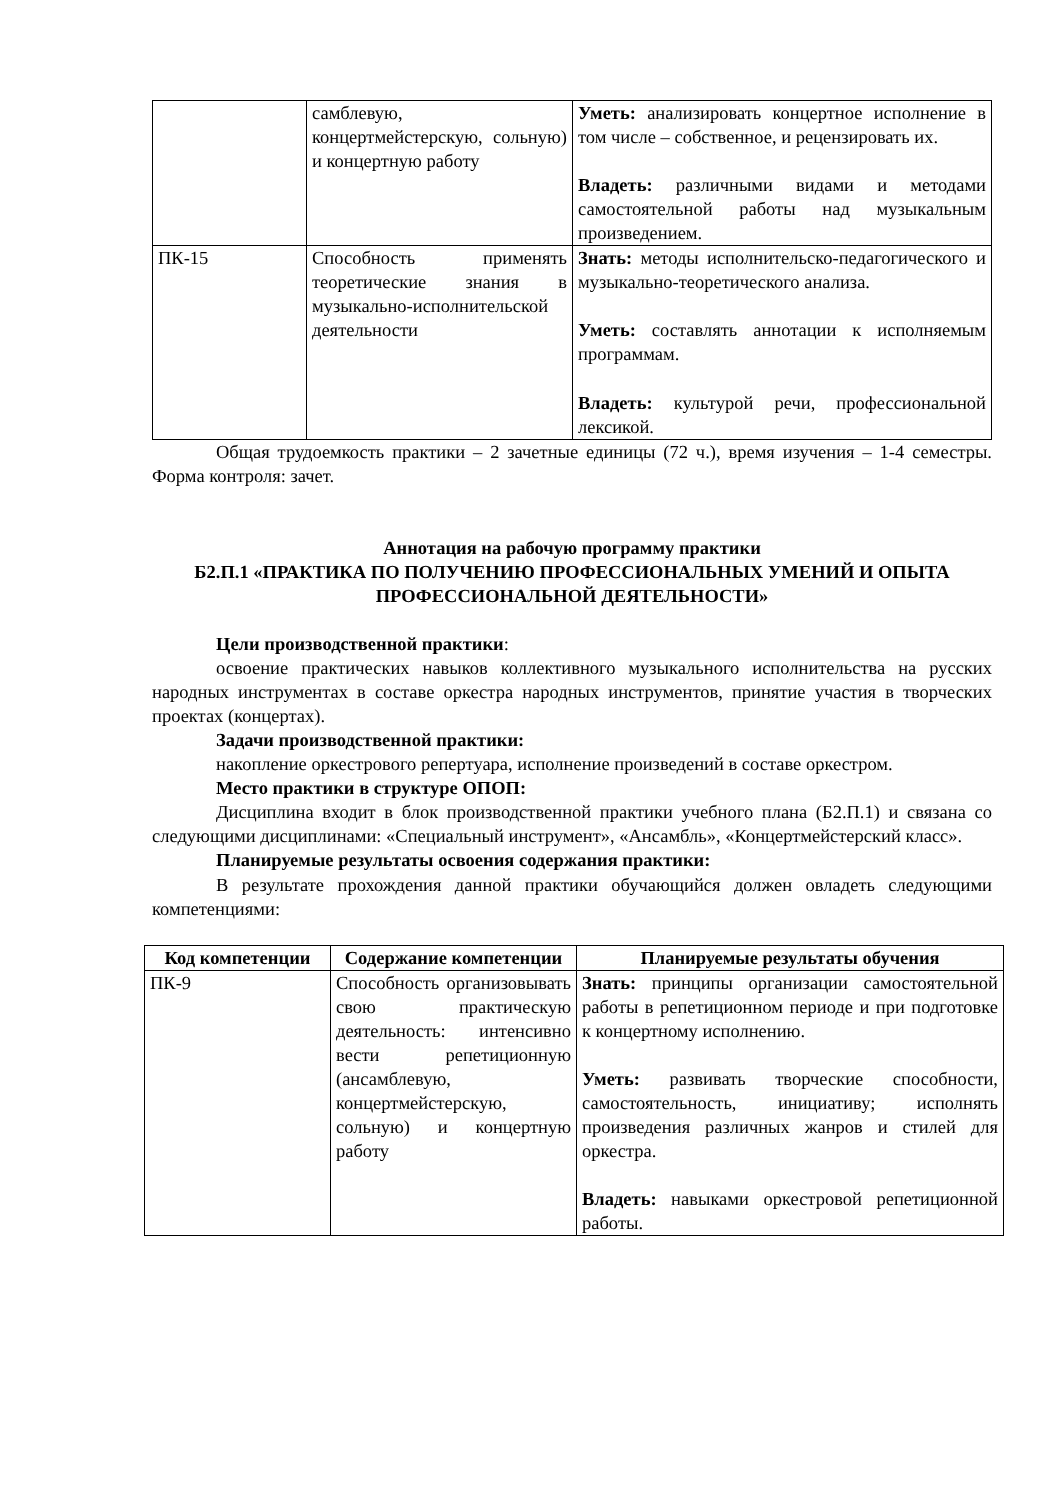| | самблевую, концертмейстерскую, сольную) и концертную работу | Уметь: анализировать концертное исполнение в том числе – собственное, и рецензировать их. Владеть: различными видами и методами самостоятельной работы над музыкальным произведением. |
| ПК-15 | Способность применять теоретические знания в музыкально-исполнительской деятельности | Знать: методы исполнительско-педагогического и музыкально-теоретического анализа. Уметь: составлять аннотации к исполняемым программам. Владеть: культурой речи, профессиональной лексикой. |
Общая трудоемкость практики – 2 зачетные единицы (72 ч.), время изучения – 1-4 семестры. Форма контроля: зачет.
Аннотация на рабочую программу практики
Б2.П.1 «ПРАКТИКА ПО ПОЛУЧЕНИЮ ПРОФЕССИОНАЛЬНЫХ УМЕНИЙ И ОПЫТА ПРОФЕССИОНАЛЬНОЙ ДЕЯТЕЛЬНОСТИ»
Цели производственной практики:
освоение практических навыков коллективного музыкального исполнительства на русских народных инструментах в составе оркестра народных инструментов, принятие участия в творческих проектах (концертах).
Задачи производственной практики:
накопление оркестрового репертуара, исполнение произведений в составе оркестром.
Место практики в структуре ОПОП:
Дисциплина входит в блок производственной практики учебного плана (Б2.П.1) и связана со следующими дисциплинами: «Специальный инструмент», «Ансамбль», «Концертмейстерский класс».
Планируемые результаты освоения содержания практики:
В результате прохождения данной практики обучающийся должен овладеть следующими компетенциями:
| Код компетенции | Содержание компетенции | Планируемые результаты обучения |
| --- | --- | --- |
| ПК-9 | Способность организовывать свою практическую деятельность: интенсивно вести репетиционную (ансамблевую, концертмейстерскую, сольную) и концертную работу | Знать: принципы организации самостоятельной работы в репетиционном периоде и при подготовке к концертному исполнению. Уметь: развивать творческие способности, самостоятельность, инициативу; исполнять произведения различных жанров и стилей для оркестра. Владеть: навыками оркестровой репетиционной работы. |